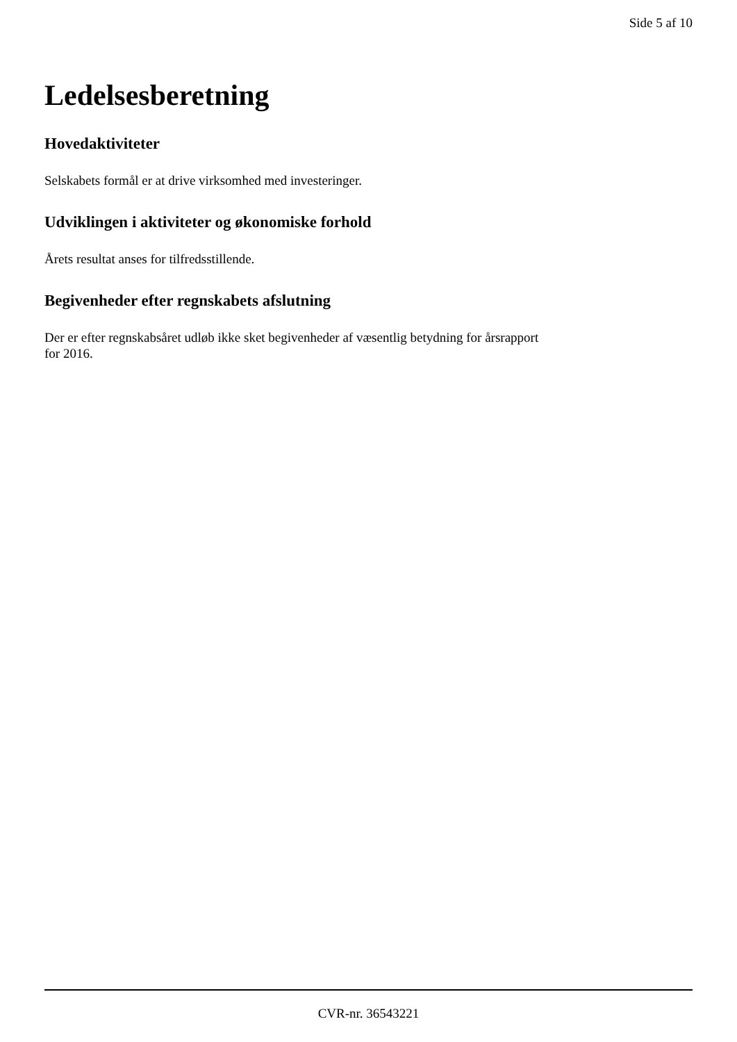Side 5 af 10
Ledelsesberetning
Hovedaktiviteter
Selskabets formål er at drive virksomhed med investeringer.
Udviklingen i aktiviteter og økonomiske forhold
Årets resultat anses for tilfredsstillende.
Begivenheder efter regnskabets afslutning
Der er efter regnskabsåret udløb ikke sket begivenheder af væsentlig betydning for årsrapport for 2016.
CVR-nr. 36543221